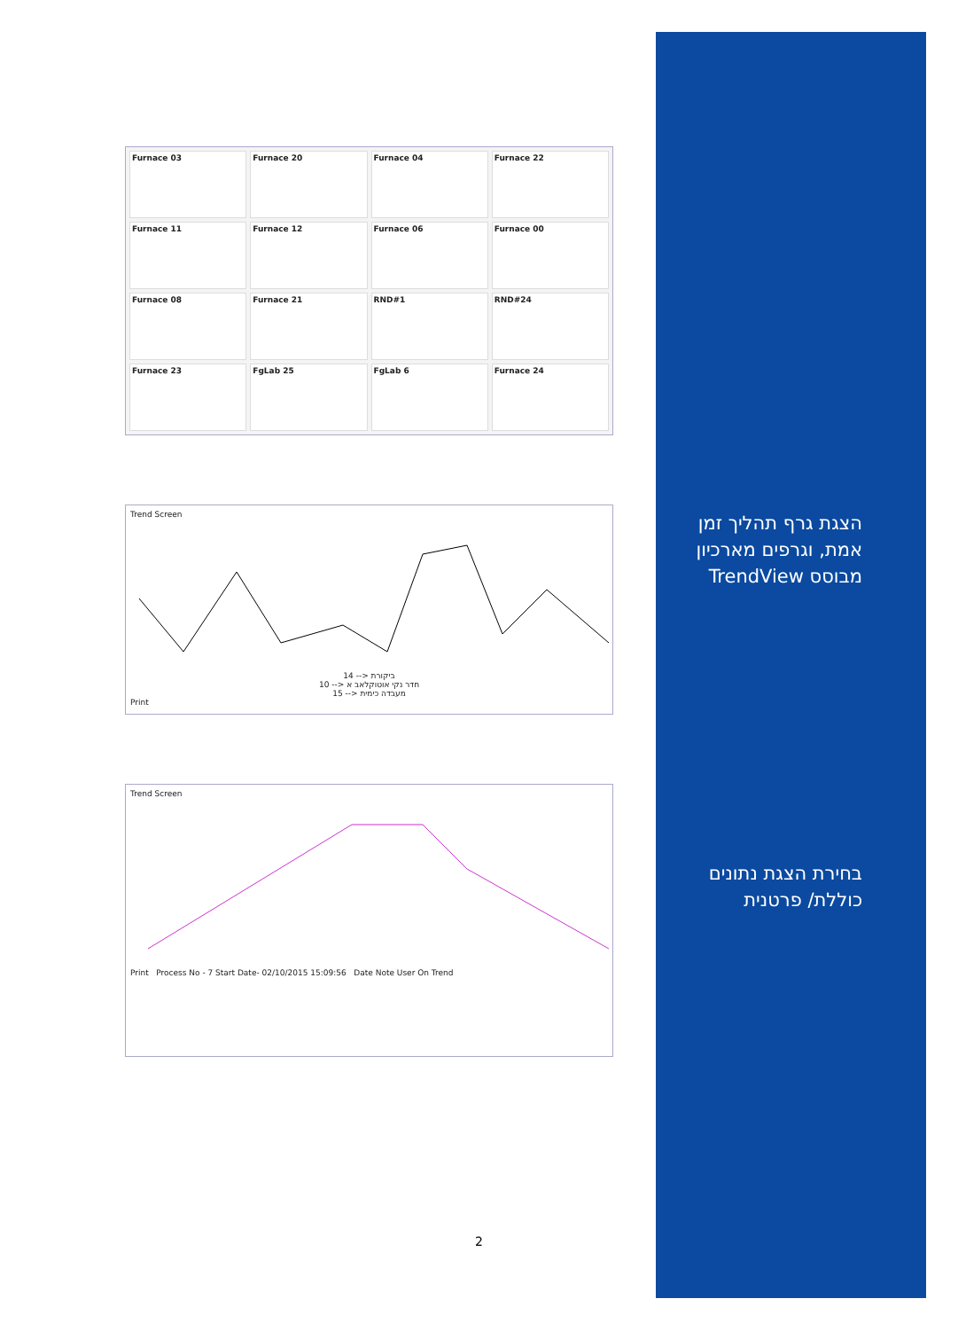Furnace 03
Furnace 20
Furnace 04
Furnace 22
Furnace 11
Furnace 12
Furnace 06
Furnace 00
Furnace 08
Furnace 21
RND#1
RND#24
Furnace 23
FgLab 25
FgLab 6
Furnace 24
Trend Screen
14 --> ביקורת
10 --> חדר נקי אוטוקלאב א
15 --> מעבדה כימית
Print
Trend Screen
Print Process No - 7 Start Date- 02/10/2015 15:09:56 Date Note User On Trend
הצגת גרף תהליך זמן אמת, וגרפים מארכיון מבוסס TrendView
בחירת הצגת נתונים כוללת/ פרטנית
2